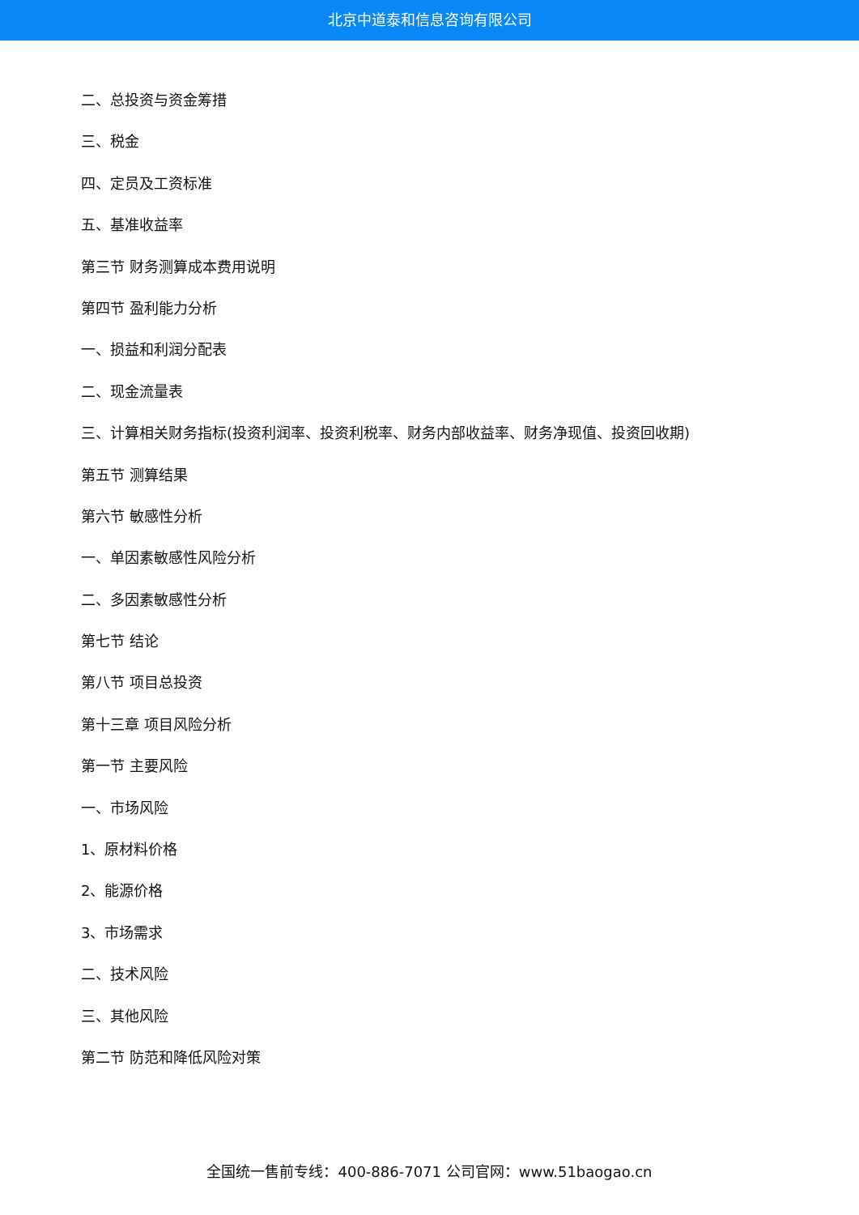北京中道泰和信息咨询有限公司
二、总投资与资金筹措
三、税金
四、定员及工资标准
五、基准收益率
第三节 财务测算成本费用说明
第四节 盈利能力分析
一、损益和利润分配表
二、现金流量表
三、计算相关财务指标(投资利润率、投资利税率、财务内部收益率、财务净现值、投资回收期)
第五节 测算结果
第六节 敏感性分析
一、单因素敏感性风险分析
二、多因素敏感性分析
第七节 结论
第八节 项目总投资
第十三章 项目风险分析
第一节 主要风险
一、市场风险
1、原材料价格
2、能源价格
3、市场需求
二、技术风险
三、其他风险
第二节 防范和降低风险对策
全国统一售前专线：400-886-7071 公司官网：www.51baogao.cn